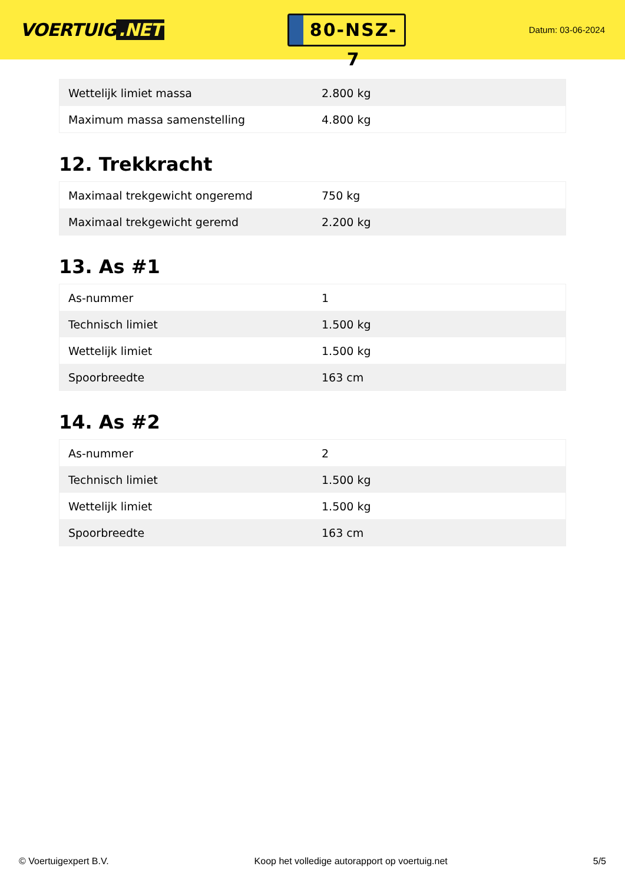VOERTUIG.NET
80-NSZ-7
Datum: 03-06-2024
| Wettelijk limiet massa | 2.800 kg |
| Maximum massa samenstelling | 4.800 kg |
12. Trekkracht
| Maximaal trekgewicht ongeremd | 750 kg |
| Maximaal trekgewicht geremd | 2.200 kg |
13. As #1
| As-nummer | 1 |
| Technisch limiet | 1.500 kg |
| Wettelijk limiet | 1.500 kg |
| Spoorbreedte | 163 cm |
14. As #2
| As-nummer | 2 |
| Technisch limiet | 1.500 kg |
| Wettelijk limiet | 1.500 kg |
| Spoorbreedte | 163 cm |
© Voertuigexpert B.V. Koop het volledige autorapport op voertuig.net 5/5